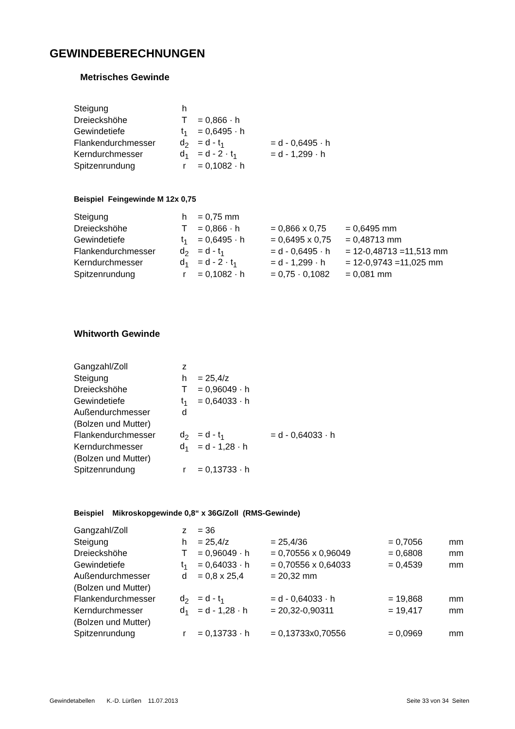GEWINDEBERECHNUNGEN
Metrisches Gewinde
| Steigung | h | | |
| Dreieckshöhe | T | = 0,866 · h | |
| Gewindetiefe | t<sub>1</sub> | = 0,6495 · h | |
| Flankendurchmesser | d<sub>2</sub> | = d - t<sub>1</sub> | = d - 0,6495 · h |
| Kerndurchmesser | d<sub>1</sub> | = d - 2 · t<sub>1</sub> | = d - 1,299 · h |
| Spitzenrundung | r | = 0,1082 · h | |
Beispiel Feingewinde M 12x 0,75
| Steigung | h | = 0,75 mm | | |
| Dreieckshöhe | T | = 0,866 · h | = 0,866 x 0,75 | = 0,6495 mm |
| Gewindetiefe | t<sub>1</sub> | = 0,6495 · h | = 0,6495 x 0,75 | = 0,48713 mm |
| Flankendurchmesser | d<sub>2</sub> | = d - t<sub>1</sub> | = d - 0,6495 · h | = 12-0,48713 =11,513 mm |
| Kerndurchmesser | d<sub>1</sub> | = d - 2 · t<sub>1</sub> | = d - 1,299 · h | = 12-0,9743 =11,025 mm |
| Spitzenrundung | r | = 0,1082 · h | = 0,75 · 0,1082 | = 0,081 mm |
Whitworth Gewinde
| Gangzahl/Zoll | z | | |
| Steigung | h | = 25,4/z | |
| Dreieckshöhe | T | = 0,96049 · h | |
| Gewindetiefe | t<sub>1</sub> | = 0,64033 · h | |
| Außendurchmesser | d | | |
| (Bolzen und Mutter) | | | |
| Flankendurchmesser | d<sub>2</sub> | = d - t<sub>1</sub> | = d - 0,64033 · h |
| Kerndurchmesser | d<sub>1</sub> | = d - 1,28 · h | |
| (Bolzen und Mutter) | | | |
| Spitzenrundung | r | = 0,13733 · h | |
Beispiel Mikroskopgewinde 0,8“ x 36G/Zoll (RMS-Gewinde)
| Gangzahl/Zoll | z | = 36 | | | |
| Steigung | h | = 25,4/z | = 25,4/36 | = 0,7056 | mm |
| Dreieckshöhe | T | = 0,96049 · h | = 0,70556 x 0,96049 | = 0,6808 | mm |
| Gewindetiefe | t<sub>1</sub> | = 0,64033 · h | = 0,70556 x 0,64033 | = 0,4539 | mm |
| Außendurchmesser | d | = 0,8 x 25,4 | = 20,32 mm | | |
| (Bolzen und Mutter) | | | | | |
| Flankendurchmesser | d<sub>2</sub> | = d - t<sub>1</sub> | = d - 0,64033 · h | = 19,868 | mm |
| Kerndurchmesser | d<sub>1</sub> | = d - 1,28 · h | = 20,32-0,90311 | = 19,417 | mm |
| (Bolzen und Mutter) | | | | | |
| Spitzenrundung | r | = 0,13733 · h | = 0,13733x0,70556 | = 0,0969 | mm |
Gewindetabellen K.-D. Lürßen 11.07.2013 Seite 33 von 34 Seiten